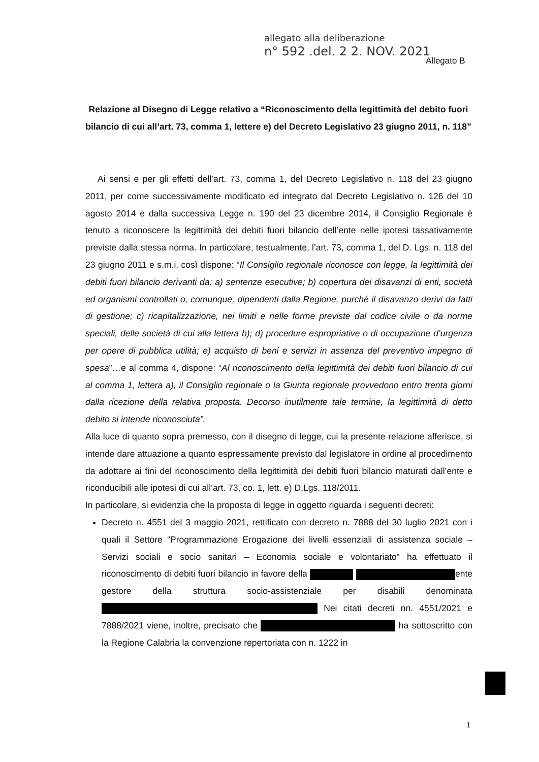allegato alla deliberazione
n° 592 .del. 2 2. NOV. 2021
Allegato B
Relazione al Disegno di Legge relativo a “Riconoscimento della legittimità del debito fuori bilancio di cui all’art. 73, comma 1, lettere e) del Decreto Legislativo 23 giugno 2011, n. 118”
Ai sensi e per gli effetti dell’art. 73, comma 1, del Decreto Legislativo n. 118 del 23 giugno 2011, per come successivamente modificato ed integrato dal Decreto Legislativo n. 126 del 10 agosto 2014 e dalla successiva Legge n. 190 del 23 dicembre 2014, il Consiglio Regionale è tenuto a riconoscere la legittimità dei debiti fuori bilancio dell’ente nelle ipotesi tassativamente previste dalla stessa norma. In particolare, testualmente, l’art. 73, comma 1, del D. Lgs. n. 118 del 23 giugno 2011 e s.m.i. così dispone: “Il Consiglio regionale riconosce con legge, la legittimità dei debiti fuori bilancio derivanti da: a) sentenze esecutive; b) copertura dei disavanzi di enti, società ed organismi controllati o, comunque, dipendenti dalla Regione, purché il disavanzo derivi da fatti di gestione; c) ricapitalizzazione, nei limiti e nelle forme previste dal codice civile o da norme speciali, delle società di cui alla lettera b); d) procedure espropriative o di occupazione d’urgenza per opere di pubblica utilità; e) acquisto di beni e servizi in assenza del preventivo impegno di spesa”…e al comma 4, dispone: “Al riconoscimento della legittimità dei debiti fuori bilancio di cui al comma 1, lettera a), il Consiglio regionale o la Giunta regionale provvedono entro trenta giorni dalla ricezione della relativa proposta. Decorso inutilmente tale termine, la legittimità di detto debito si intende riconosciuta”.
Alla luce di quanto sopra premesso, con il disegno di legge, cui la presente relazione afferisce, si intende dare attuazione a quanto espressamente previsto dal legislatore in ordine al procedimento da adottare ai fini del riconoscimento della legittimità dei debiti fuori bilancio maturati dall’ente e riconducibili alle ipotesi di cui all’art. 73, co. 1, lett. e) D.Lgs. 118/2011.
In particolare, si evidenzia che la proposta di legge in oggetto riguarda i seguenti decreti:
Decreto n. 4551 del 3 maggio 2021, rettificato con decreto n. 7888 del 30 luglio 2021 con i quali il Settore “Programmazione Erogazione dei livelli essenziali di assistenza sociale – Servizi sociali e socio sanitari – Economia sociale e volontariato” ha effettuato il riconoscimento di debiti fuori bilancio in favore della ente gestore della struttura socio-assistenziale per disabili denominata Nei citati decreti nn. 4551/2021 e 7888/2021 viene, inoltre, precisato che ha sottoscritto con la Regione Calabria la convenzione repertoriata con n. 1222 in
1